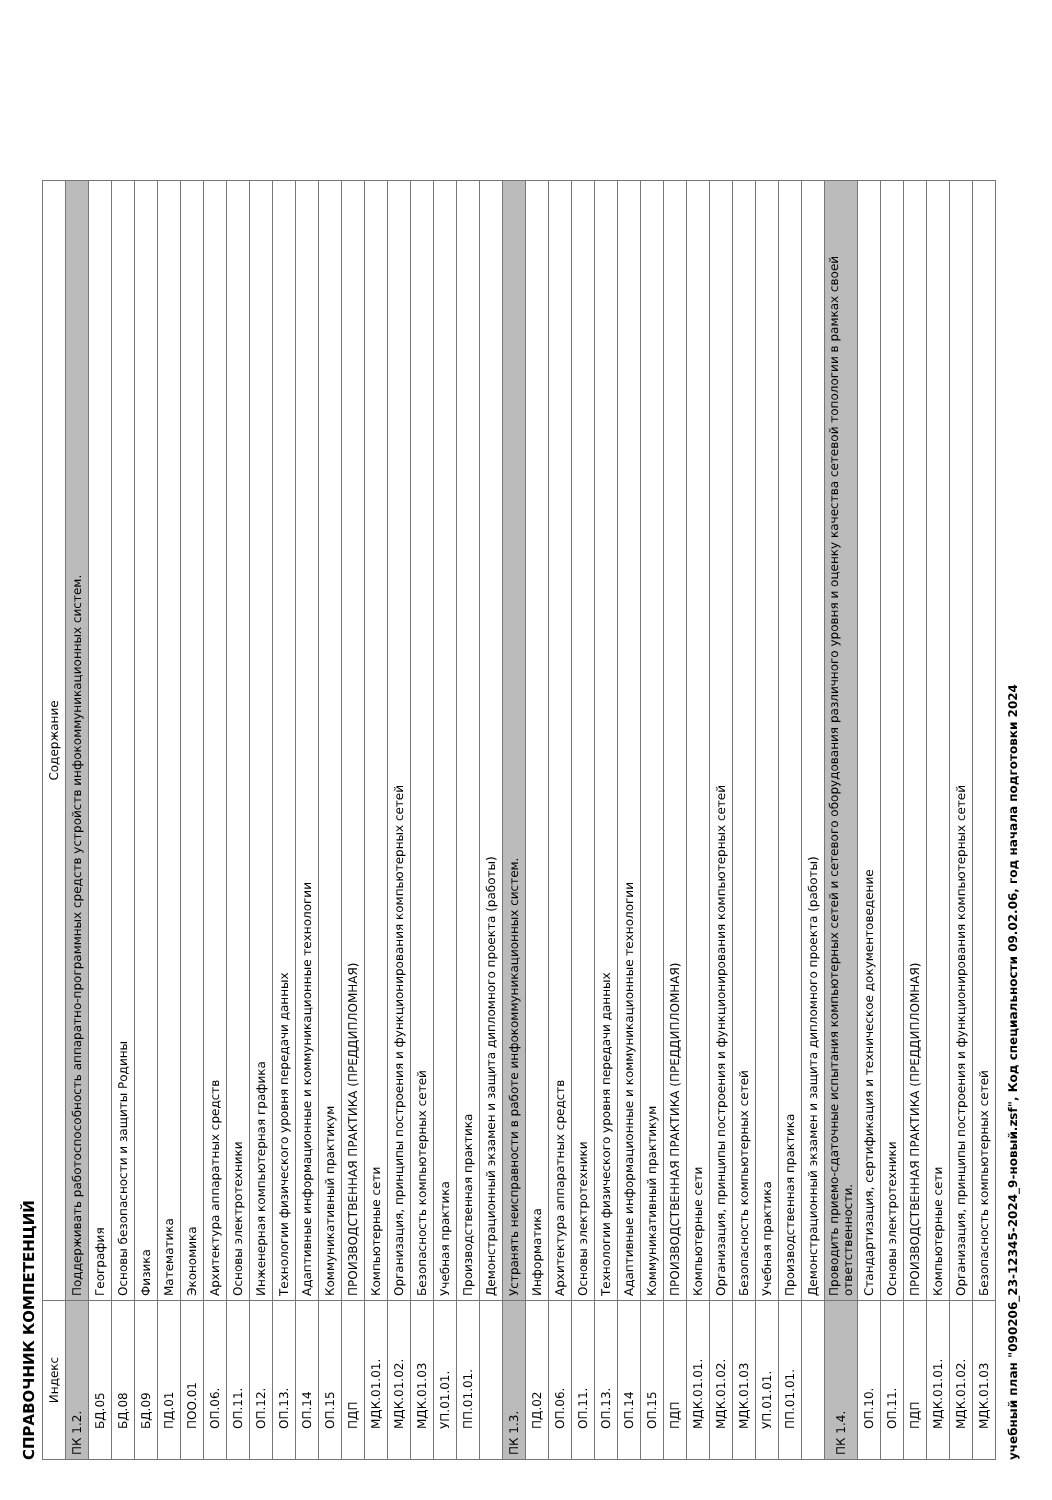СПРАВОЧНИК КОМПЕТЕНЦИЙ
| Индекс | Содержание |
| --- | --- |
| ПК 1.2. | Поддерживать работоспособность аппаратно-программных средств устройств инфокоммуникационных систем. |
| БД.05 | География |
| БД.08 | Основы безопасности и защиты Родины |
| БД.09 | Физика |
| ПД.01 | Математика |
| ПОО.01 | Экономика |
| ОП.06. | Архитектура аппаратных средств |
| ОП.11. | Основы электротехники |
| ОП.12. | Инженерная компьютерная графика |
| ОП.13. | Технологии физического уровня передачи данных |
| ОП.14 | Адаптивные информационные и коммуникационные технологии |
| ОП.15 | Коммуникативный практикум |
| ПДП | ПРОИЗВОДСТВЕННАЯ ПРАКТИКА (ПРЕДДИПЛОМНАЯ) |
| МДК.01.01. | Компьютерные сети |
| МДК.01.02. | Организация, принципы построения и функционирования компьютерных сетей |
| МДК.01.03 | Безопасность компьютерных сетей |
| УП.01.01. | Учебная практика |
| ПП.01.01. | Производственная практика |
| | Демонстрационный экзамен и защита дипломного проекта (работы) |
| ПК 1.3. | Устранять неисправности в работе инфокоммуникационных систем. |
| ПД.02 | Информатика |
| ОП.06. | Архитектура аппаратных средств |
| ОП.11. | Основы электротехники |
| ОП.13. | Технологии физического уровня передачи данных |
| ОП.14 | Адаптивные информационные и коммуникационные технологии |
| ОП.15 | Коммуникативный практикум |
| ПДП | ПРОИЗВОДСТВЕННАЯ ПРАКТИКА (ПРЕДДИПЛОМНАЯ) |
| МДК.01.01. | Компьютерные сети |
| МДК.01.02. | Организация, принципы построения и функционирования компьютерных сетей |
| МДК.01.03 | Безопасность компьютерных сетей |
| УП.01.01. | Учебная практика |
| ПП.01.01. | Производственная практика |
| | Демонстрационный экзамен и защита дипломного проекта (работы) |
| ПК 1.4. | Проводить приемо-сдаточные испытания компьютерных сетей и сетевого оборудования различного уровня и оценку качества сетевой топологии в рамках своей ответственности. |
| ОП.10. | Стандартизация, сертификация и техническое документоведение |
| ОП.11. | Основы электротехники |
| ПДП | ПРОИЗВОДСТВЕННАЯ ПРАКТИКА (ПРЕДДИПЛОМНАЯ) |
| МДК.01.01. | Компьютерные сети |
| МДК.01.02. | Организация, принципы построения и функционирования компьютерных сетей |
| МДК.01.03 | Безопасность компьютерных сетей |
учебный план "090206_23-12345-2024_9-новый.zsf", Код специальности 09.02.06, год начала подготовки 2024